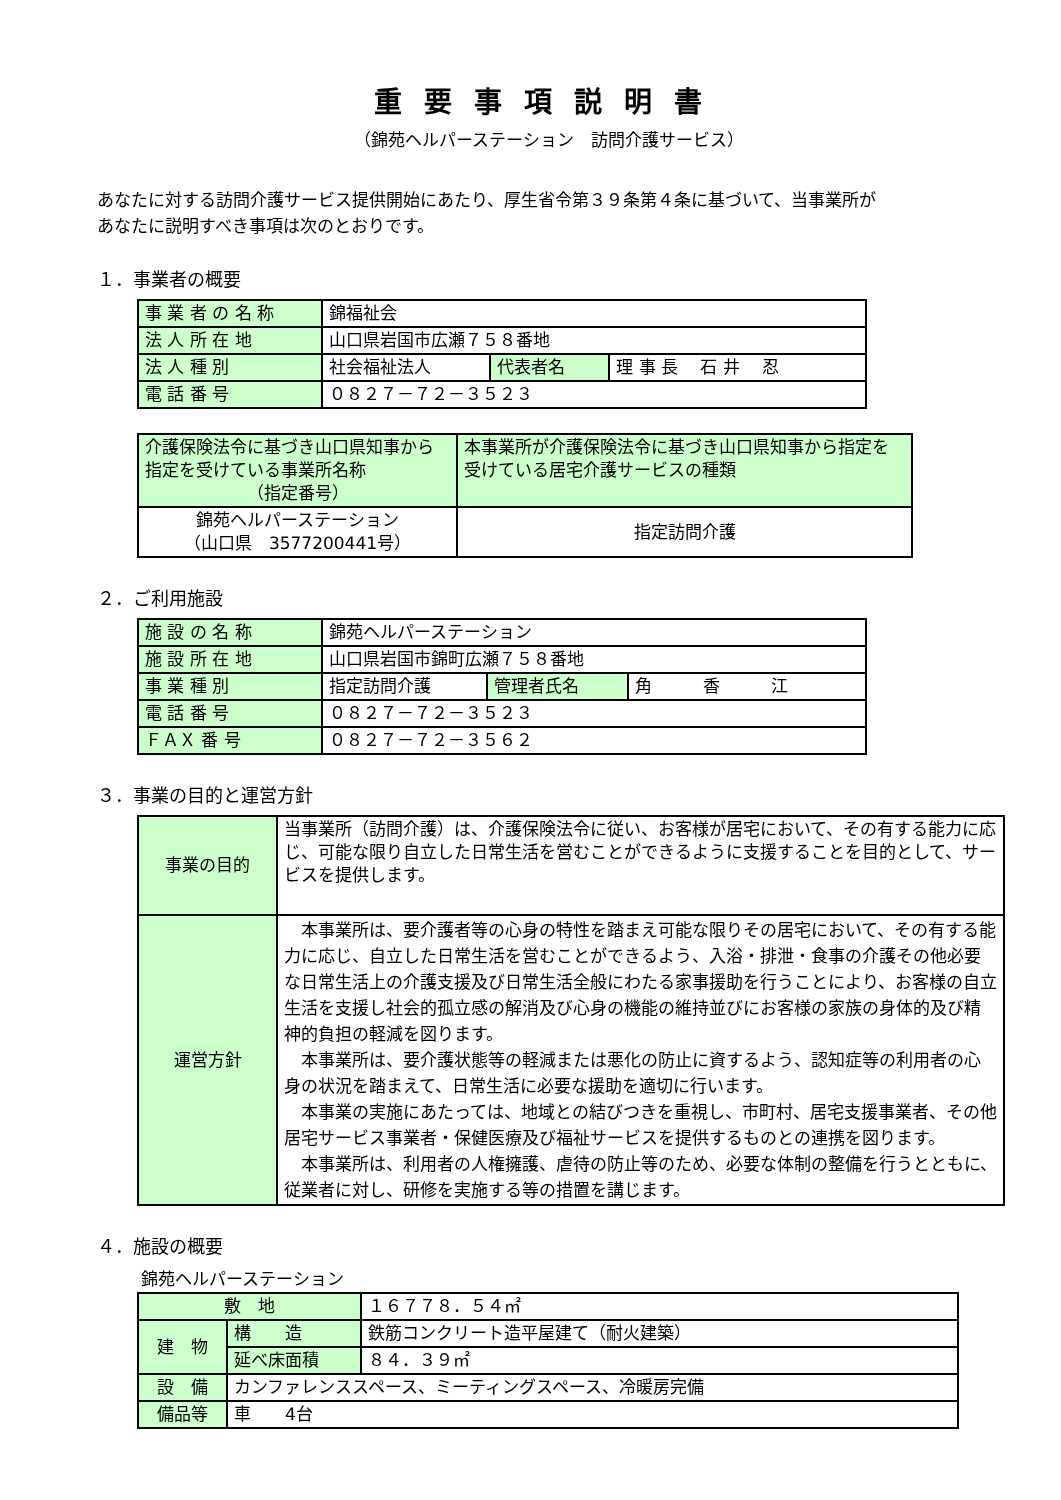重要事項説明書
（錦苑ヘルパーステーション　訪問介護サービス）
あなたに対する訪問介護サービス提供開始にあたり、厚生省令第３９条第４条に基づいて、当事業所が
あなたに説明すべき事項は次のとおりです。
１．事業者の概要
| 事 業 者 の 名 称 | 錦福祉会 | | |
| 法 人 所 在 地 | 山口県岩国市広瀬７５８番地 | | |
| 法 人 種 別 | 社会福祉法人 | 代表者名 | 理 事 長 石 井 忍 |
| 電 話 番 号 | ０８２７－７２－３５２３ | | |
| 介護保険法令に基づき山口県知事から指定を受けている事業所名称 （指定番号） | 本事業所が介護保険法令に基づき山口県知事から指定を受けている居宅介護サービスの種類 |
| 錦苑ヘルパーステーション （山口県 3577200441号） | 指定訪問介護 |
２．ご利用施設
| 施 設 の 名 称 | 錦苑ヘルパーステーション | | |
| 施 設 所 在 地 | 山口県岩国市錦町広瀬７５８番地 | | |
| 事 業 種 別 | 指定訪問介護 | 管理者氏名 | 角 香 江 |
| 電 話 番 号 | ０８２７－７２－３５２３ | | |
| ＦＡＸ 番 号 | ０８２７－７２－３５６２ | | |
３．事業の目的と運営方針
| 事業の目的 | 当事業所（訪問介護）は、介護保険法令に従い、お客様が居宅において、その有する能力に応じ、可能な限り自立した日常生活を営むことができるように支援することを目的として、サービスを提供します。 |
| 運営方針 | 本事業所は、要介護者等の心身の特性を踏まえ可能な限りその居宅において、その有する能力に応じ、自立した日常生活を営むことができるよう、入浴・排泄・食事の介護その他必要な日常生活上の介護支援及び日常生活全般にわたる家事援助を行うことにより、お客様の自立生活を支援し社会的孤立感の解消及び心身の機能の維持並びにお客様の家族の身体的及び精神的負担の軽減を図ります。 本事業所は、要介護状態等の軽減または悪化の防止に資するよう、認知症等の利用者の心身の状況を踏まえて、日常生活に必要な援助を適切に行います。 本事業の実施にあたっては、地域との結びつきを重視し、市町村、居宅支援事業者、その他居宅サービス事業者・保健医療及び福祉サービスを提供するものとの連携を図ります。 本事業所は、利用者の人権擁護、虐待の防止等のため、必要な体制の整備を行うとともに、従業者に対し、研修を実施する等の措置を講じます。 |
４．施設の概要
錦苑ヘルパーステーション
| 敷 地 | | １６７７８．５４㎡ |
| 建 物 | 構 造 | 鉄筋コンクリート造平屋建て（耐火建築） |
| | 延べ床面積 | ８４．３９㎡ |
| 設 備 | カンファレンススペース、ミーティングスペース、冷暖房完備 | |
| 備品等 | 車 4台 | |